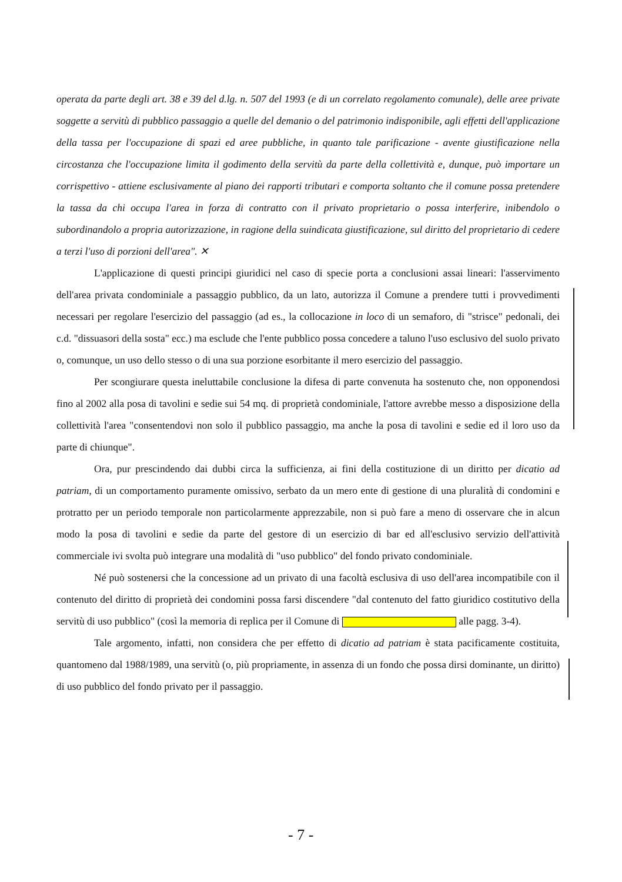operata da parte degli art. 38 e 39 del d.lg. n. 507 del 1993 (e di un correlato regolamento comunale), delle aree private soggette a servitù di pubblico passaggio a quelle del demanio o del patrimonio indisponibile, agli effetti dell'applicazione della tassa per l'occupazione di spazi ed aree pubbliche, in quanto tale parificazione - avente giustificazione nella circostanza che l'occupazione limita il godimento della servitù da parte della collettività e, dunque, può importare un corrispettivo - attiene esclusivamente al piano dei rapporti tributari e comporta soltanto che il comune possa pretendere la tassa da chi occupa l'area in forza di contratto con il privato proprietario o possa interferire, inibendolo o subordinandolo a propria autorizzazione, in ragione della suindicata giustificazione, sul diritto del proprietario di cedere a terzi l'uso di porzioni dell'area". ✕
L'applicazione di questi principi giuridici nel caso di specie porta a conclusioni assai lineari: l'asservimento dell'area privata condominiale a passaggio pubblico, da un lato, autorizza il Comune a prendere tutti i provvedimenti necessari per regolare l'esercizio del passaggio (ad es., la collocazione in loco di un semaforo, di "strisce" pedonali, dei c.d. "dissuasori della sosta" ecc.) ma esclude che l'ente pubblico possa concedere a taluno l'uso esclusivo del suolo privato o, comunque, un uso dello stesso o di una sua porzione esorbitante il mero esercizio del passaggio.
Per scongiurare questa ineluttabile conclusione la difesa di parte convenuta ha sostenuto che, non opponendosi fino al 2002 alla posa di tavolini e sedie sui 54 mq. di proprietà condominiale, l'attore avrebbe messo a disposizione della collettività l'area "consentendovi non solo il pubblico passaggio, ma anche la posa di tavolini e sedie ed il loro uso da parte di chiunque".
Ora, pur prescindendo dai dubbi circa la sufficienza, ai fini della costituzione di un diritto per dicatio ad patriam, di un comportamento puramente omissivo, serbato da un mero ente di gestione di una pluralità di condomini e protratto per un periodo temporale non particolarmente apprezzabile, non si può fare a meno di osservare che in alcun modo la posa di tavolini e sedie da parte del gestore di un esercizio di bar ed all'esclusivo servizio dell'attività commerciale ivi svolta può integrare una modalità di "uso pubblico" del fondo privato condominiale.
Né può sostenersi che la concessione ad un privato di una facoltà esclusiva di uso dell'area incompatibile con il contenuto del diritto di proprietà dei condomini possa farsi discendere "dal contenuto del fatto giuridico costitutivo della servitù di uso pubblico" (così la memoria di replica per il Comune di alle pagg. 3-4).
Tale argomento, infatti, non considera che per effetto di dicatio ad patriam è stata pacificamente costituita, quantomeno dal 1988/1989, una servitù (o, più propriamente, in assenza di un fondo che possa dirsi dominante, un diritto) di uso pubblico del fondo privato per il passaggio.
- 7 -